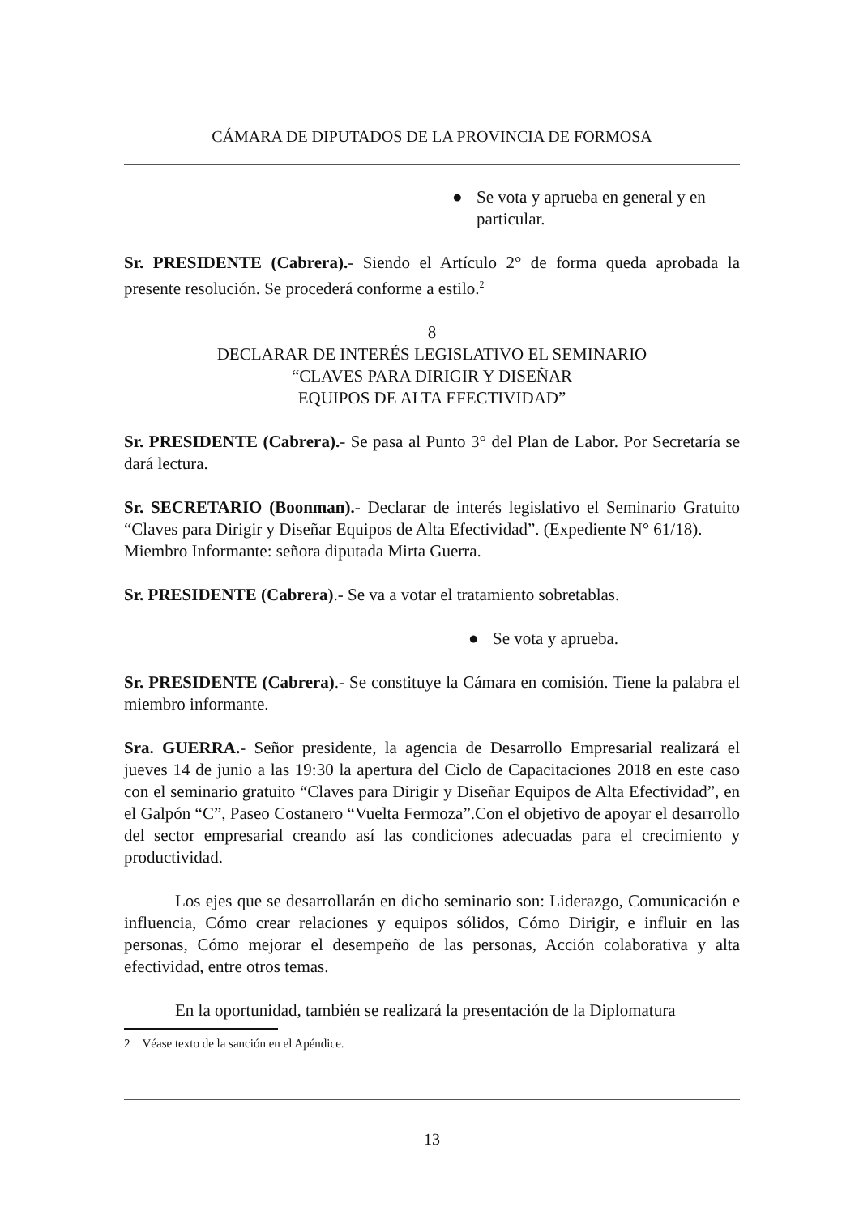CÁMARA DE DIPUTADOS DE LA PROVINCIA DE FORMOSA
● Se vota y aprueba en general y en particular.
Sr. PRESIDENTE (Cabrera).- Siendo el Artículo 2° de forma queda aprobada la presente resolución. Se procederá conforme a estilo.<sup>2</sup>
8
DECLARAR DE INTERÉS LEGISLATIVO EL SEMINARIO
“CLAVES PARA DIRIGIR Y DISEÑAR
EQUIPOS DE ALTA EFECTIVIDAD”
Sr. PRESIDENTE (Cabrera).- Se pasa al Punto 3° del Plan de Labor. Por Secretaría se dará lectura.
Sr. SECRETARIO (Boonman).- Declarar de interés legislativo el Seminario Gratuito “Claves para Dirigir y Diseñar Equipos de Alta Efectividad”. (Expediente N° 61/18).
Miembro Informante: señora diputada Mirta Guerra.
Sr. PRESIDENTE (Cabrera).- Se va a votar el tratamiento sobretablas.
● Se vota y aprueba.
Sr. PRESIDENTE (Cabrera).- Se constituye la Cámara en comisión. Tiene la palabra el miembro informante.
Sra. GUERRA.- Señor presidente, la agencia de Desarrollo Empresarial realizará el jueves 14 de junio a las 19:30 la apertura del Ciclo de Capacitaciones 2018 en este caso con el seminario gratuito “Claves para Dirigir y Diseñar Equipos de Alta Efectividad”, en el Galpón “C”, Paseo Costanero “Vuelta Fermoza”.Con el objetivo de apoyar el desarrollo del sector empresarial creando así las condiciones adecuadas para el crecimiento y productividad.
Los ejes que se desarrollarán en dicho seminario son: Liderazgo, Comunicación e influencia, Cómo crear relaciones y equipos sólidos, Cómo Dirigir, e influir en las personas, Cómo mejorar el desempeño de las personas, Acción colaborativa y alta efectividad, entre otros temas.
En la oportunidad, también se realizará la presentación de la Diplomatura
2 Véase texto de la sanción en el Apéndice.
13